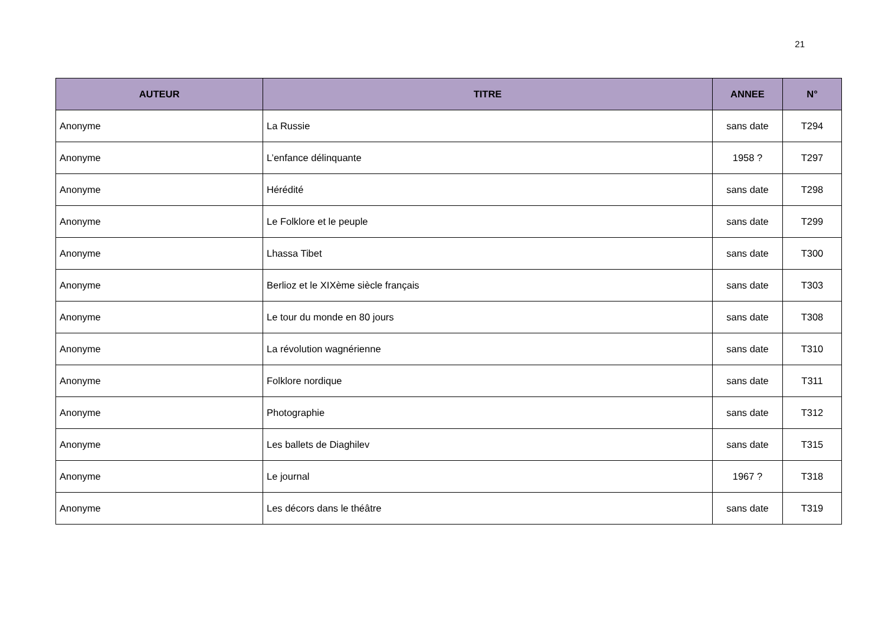21
| AUTEUR | TITRE | ANNEE | N° |
| --- | --- | --- | --- |
| Anonyme | La Russie | sans date | T294 |
| Anonyme | L’enfance délinquante | 1958 ? | T297 |
| Anonyme | Hérédité | sans date | T298 |
| Anonyme | Le Folklore et le peuple | sans date | T299 |
| Anonyme | Lhassa Tibet | sans date | T300 |
| Anonyme | Berlioz et le XIXème siècle français | sans date | T303 |
| Anonyme | Le tour du monde en 80 jours | sans date | T308 |
| Anonyme | La révolution wagnérienne | sans date | T310 |
| Anonyme | Folklore nordique | sans date | T311 |
| Anonyme | Photographie | sans date | T312 |
| Anonyme | Les ballets de Diaghilev | sans date | T315 |
| Anonyme | Le journal | 1967 ? | T318 |
| Anonyme | Les décors dans le théâtre | sans date | T319 |